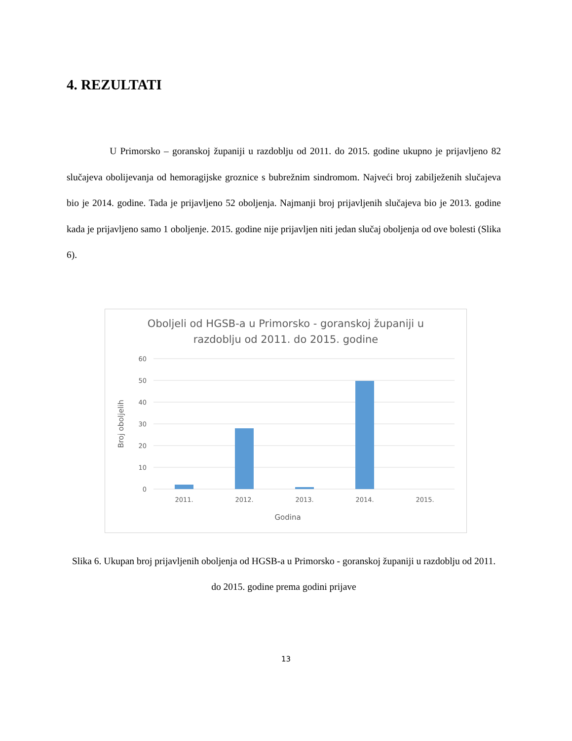4. REZULTATI
U Primorsko – goranskoj županiji u razdoblju od 2011. do 2015. godine ukupno je prijavljeno 82 slučajeva obolijevanja od hemoragijske groznice s bubrežnim sindromom. Najveći broj zabilježenih slučajeva bio je 2014. godine. Tada je prijavljeno 52 oboljenja. Najmanji broj prijavljenih slučajeva bio je 2013. godine kada je prijavljeno samo 1 oboljenje. 2015. godine nije prijavljen niti jedan slučaj oboljenja od ove bolesti (Slika 6).
Oboljeli od HGSB-a u Primorsko - goranskoj županiji u
razdoblju od 2011. do 2015. godine
60
50
40
30
20
10
0
2011.
2012.
2013.
2014.
2015.
Godina
Broj oboljelih
Slika 6. Ukupan broj prijavljenih oboljenja od HGSB-a u Primorsko - goranskoj županiji u razdoblju od 2011. do 2015. godine prema godini prijave
13